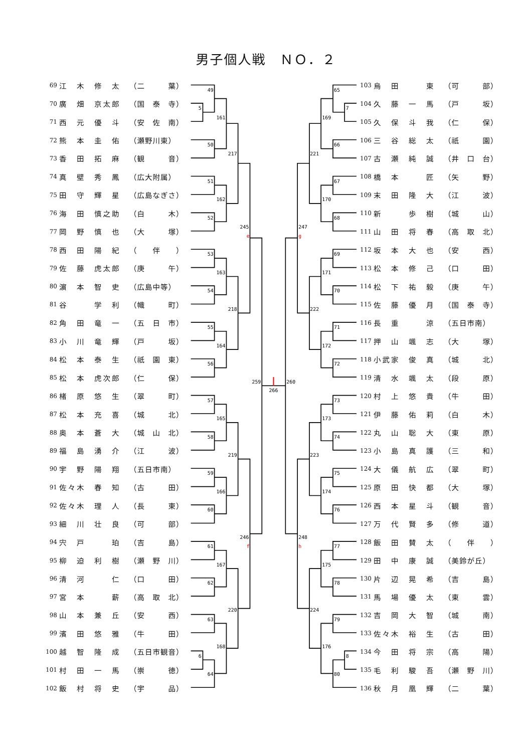男子個人戦　ＮＯ．２
| 69 | 江 木 修 太 | （二 葉） |
| 70 | 廣 畑 京太郎 | （国 泰 寺） |
| 71 | 西 元 優 斗 | （安 佐 南） |
| 72 | 熊 本 圭 佑 | （瀬野川東） |
| 73 | 香 田 拓 麻 | （観 音） |
| 74 | 真 壁 秀 鳳 | （広大附属） |
| 75 | 田 守 輝 星 | （広島なぎさ） |
| 76 | 海 田 慎之助 | （白 木） |
| 77 | 岡 野 慎 也 | （大 塚） |
| 78 | 西 田 陽 紀 | （ 伴 ） |
| 79 | 佐 藤 虎太郎 | （庚 午） |
| 80 | 濵 本 智 史 | （広島中等） |
| 81 | 谷 学 利 | （幟 町） |
| 82 | 角 田 竜 一 | （五 日 市） |
| 83 | 小 川 竜 輝 | （戸 坂） |
| 84 | 松 本 泰 生 | （祇 園 東） |
| 85 | 松 本 虎次郎 | （仁 保） |
| 86 | 楮 原 悠 生 | （翠 町） |
| 87 | 松 本 充 喜 | （城 北） |
| 88 | 奥 本 蒼 大 | （城 山 北） |
| 89 | 福 島 湧 介 | （江 波） |
| 90 | 宇 野 陽 翔 | （五日市南） |
| 91 | 佐々木 春 知 | （古 田） |
| 92 | 佐々木 理 人 | （長 束） |
| 93 | 細 川 壮 良 | （可 部） |
| 94 | 宍 戸 珀 | （吉 島） |
| 95 | 柳 迫 利 樹 | （瀬 野 川） |
| 96 | 清 河 仁 | （口 田） |
| 97 | 宮 本 薪 | （高 取 北） |
| 98 | 山 本 兼 丘 | （安 西） |
| 99 | 濱 田 悠 雅 | （牛 田） |
| 100 | 越 智 隆 成 | （五日市観音） |
| 101 | 村 田 一 馬 | （崇 徳） |
| 102 | 飯 村 将 史 | （宇 品） |
49
50
51
52
53
54
55
56
57
58
59
60
61
62
63
64
5
6
161
162
163
164
165
166
167
168
217
218
219
220
245
246
259
266
260
65
66
67
68
69
70
71
72
73
74
75
76
77
78
79
80
7
8
169
170
171
172
173
174
175
176
221
222
223
224
247
248
e
f
g
h
| 103 | 烏 田 東 | （可 部） |
| 104 | 久 藤 一 馬 | （戸 坂） |
| 105 | 久 保 斗 我 | （仁 保） |
| 106 | 三 谷 総 太 | （祇 園） |
| 107 | 古 瀬 純 誠 | （井 口 台） |
| 108 | 橋 本 匠 | （矢 野） |
| 109 | 末 田 隆 大 | （江 波） |
| 110 | 新 歩 樹 | （城 山） |
| 111 | 山 田 将 春 | （高 取 北） |
| 112 | 坂 本 大 也 | （安 西） |
| 113 | 松 本 修 己 | （口 田） |
| 114 | 松 下 祐 毅 | （庚 午） |
| 115 | 佐 藤 優 月 | （国 泰 寺） |
| 116 | 長 重 涼 | （五日市南） |
| 117 | 押 山 颯 志 | （大 塚） |
| 118 | 小武家 俊 真 | （城 北） |
| 119 | 清 水 颯 太 | （段 原） |
| 120 | 村 上 悠 貴 | （牛 田） |
| 121 | 伊 藤 佑 莉 | （白 木） |
| 122 | 丸 山 聡 大 | （東 原） |
| 123 | 小 島 真 護 | （三 和） |
| 124 | 大 儀 航 広 | （翠 町） |
| 125 | 原 田 快 都 | （大 塚） |
| 126 | 西 本 星 斗 | （観 音） |
| 127 | 万 代 賢 多 | （修 道） |
| 128 | 飯 田 賛 太 | （ 伴 ） |
| 129 | 田 中 康 誠 | （美鈴が丘） |
| 130 | 片 辺 晃 希 | （吉 島） |
| 131 | 馬 場 優 太 | （東 雲） |
| 132 | 吉 岡 大 智 | （城 南） |
| 133 | 佐々木 裕 生 | （古 田） |
| 134 | 今 田 将 宗 | （高 陽） |
| 135 | 毛 利 駿 吾 | （瀬 野 川） |
| 136 | 秋 月 凰 輝 | （二 葉） |